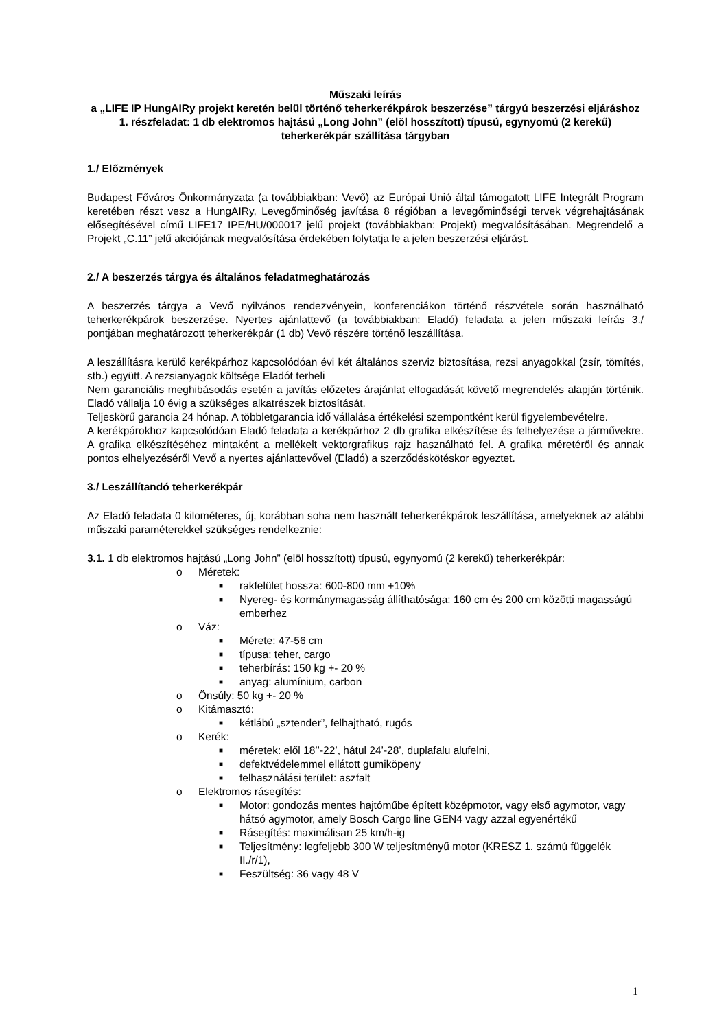Műszaki leírás
a „LIFE IP HungAIRy projekt keretén belül történő teherkerékpárok beszerzése” tárgyú beszerzési eljáráshoz
1. részfeladat: 1 db elektromos hajtású „Long John” (elöl hosszított) típusú, egynyomú (2 kerekű) teherkerékpár szállítása tárgyban
1./ Előzmények
Budapest Főváros Önkormányzata (a továbbiakban: Vevő) az Európai Unió által támogatott LIFE Integrált Program keretében részt vesz a HungAIRy, Levegőminőség javítása 8 régióban a levegőminőségi tervek végrehajtásának elősegítésével című LIFE17 IPE/HU/000017 jelű projekt (továbbiakban: Projekt) megvalósításában. Megrendelő a Projekt „C.11” jelű akciójának megvalósítása érdekében folytatja le a jelen beszerzési eljárást.
2./ A beszerzés tárgya és általános feladatmeghatározás
A beszerzés tárgya a Vevő nyilvános rendezvényein, konferenciákon történő részvétele során használható teherkerékpárok beszerzése. Nyertes ajánlattevő (a továbbiakban: Eladó) feladata a jelen műszaki leírás 3./ pontjában meghatározott teherkerékpár (1 db) Vevő részére történő leszállítása.
A leszállításra kerülő kerékpárhoz kapcsolódóan évi két általános szerviz biztosítása, rezsi anyagokkal (zsír, tömítés, stb.) együtt. A rezsianyagok költsége Eladót terheli
Nem garanciális meghibásodás esetén a javítás előzetes árajánlat elfogadását követő megrendelés alapján történik. Eladó vállalja 10 évig a szükséges alkatrészek biztosítását.
Teljeskörű garancia 24 hónap. A többletgarancia idő vállalása értékelési szempontként kerül figyelembevételre.
A kerékpárokhoz kapcsolódóan Eladó feladata a kerékpárhoz 2 db grafika elkészítése és felhelyezése a járművekre. A grafika elkészítéséhez mintaként a mellékelt vektorgrafikus rajz használható fel. A grafika méretéről és annak pontos elhelyezéséről Vevő a nyertes ajánlattevővel (Eladó) a szerződéskötéskor egyeztet.
3./ Leszállítandó teherkerékpár
Az Eladó feladata 0 kilométeres, új, korábban soha nem használt teherkerékpárok leszállítása, amelyeknek az alábbi műszaki paraméterekkel szükséges rendelkeznie:
3.1. 1 db elektromos hajtású „Long John” (elöl hosszított) típusú, egynyomú (2 kerekű) teherkerékpár:
o Méretek:
■ rakfelület hossza: 600-800 mm +10%
■ Nyereg- és kormánymagasság állíthatósága: 160 cm és 200 cm közötti magasságú emberhez
o Váz:
■ Mérete: 47-56 cm
■ típusa: teher, cargo
■ teherbírás: 150 kg +- 20 %
■ anyag: alumínium, carbon
o Önsúly: 50 kg +- 20 %
o Kitámasztó:
■ kétlábú „sztender”, felhajtható, rugós
o Kerék:
■ méretek: elől 18’’-22’, hátul 24’-28’, duplafalu alufelni,
■ defektvédelemmel ellátott gumiköpeny
■ felhasználási terület: aszfalt
o Elektromos rásegítés:
■ Motor: gondozás mentes hajtóműbe épített középmotor, vagy első agymotor, vagy hátsó agymotor, amely Bosch Cargo line GEN4 vagy azzal egyenértékű
■ Rásegítés: maximálisan 25 km/h-ig
■ Teljesítmény: legfeljebb 300 W teljesítményű motor (KRESZ 1. számú függelék II./r/1),
■ Feszültség: 36 vagy 48 V
1